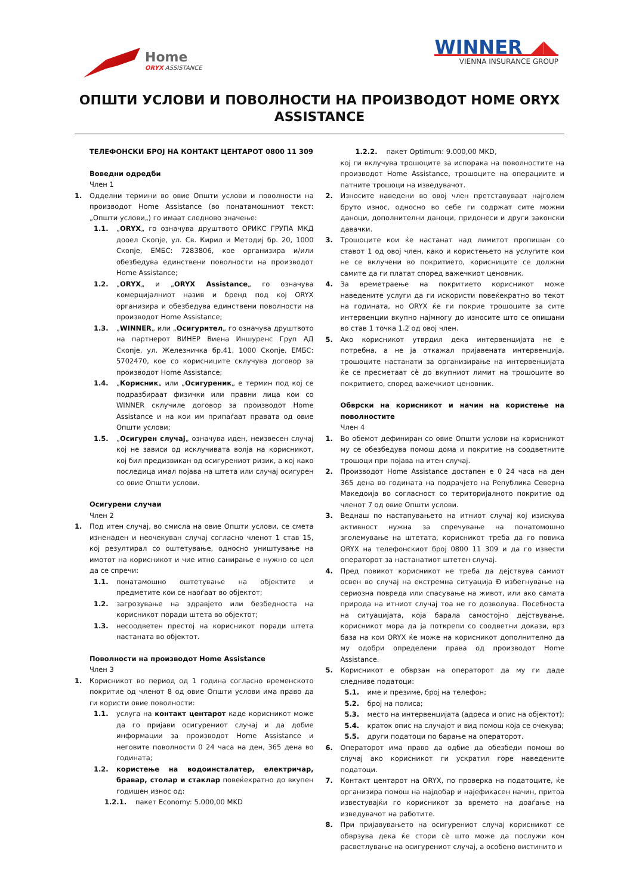Home
ORYX ASSISTANCE
WINNER ◢◣
VIENNA INSURANCE GROUP
ОПШТИ УСЛОВИ И ПОВОЛНОСТИ НА ПРОИЗВОДОТ HOME ORYX ASSISTANCE
ТЕЛЕФОНСКИ БРОЈ НА КОНТАКТ ЦЕНТАРОТ 0800 11 309
Воведни одредби
Член 1
1. Одделни термини во овие Општи услови и поволности на производот Home Assistance (во понатамошниот текст: „Општи услови„) го имаат следново значење:
1.1. „ORYX„ го означува друштвото ОРИКС ГРУПА МКД дооел Скопје, ул. Св. Кирил и Методиј бр. 20, 1000 Скопје, ЕМБС: 7283806, кое организира и/или обезбедува единствени поволности на производот Home Assistance;
1.2. „ORYX„ и „ORYX Assistance„ го означува комерцијалниот назив и бренд под кој ORYX организира и обезбедува единствени поволности на производот Home Assistance;
1.3. „WINNER„ или „Осигурител„ го означува друштвото на партнерот ВИНЕР Виена Иншуренс Груп АД Скопје, ул. Железничка бр.41, 1000 Скопје, ЕМБС: 5702470, кое со корисниците склучува договор за производот Home Assistance;
1.4. „Корисник„ или „Осигуреник„ е термин под кој се подразбираат физички или правни лица кои со WINNER склучиле договор за производот Home Assistance и на кои им припаѓаат правата од овие Општи услови;
1.5. „Осигурен случај„ означува иден, неизвесен случај кој не зависи од исклучивата волја на корисникот, кој бил предизвикан од осигурениот ризик, а кој како последица имал појава на штета или случај осигурен со овие Општи услови.
Осигурени случаи
Член 2
1. Под итен случај, во смисла на овие Општи услови, се смета изненаден и неочекуван случај согласно членот 1 став 15, кој резултирал со оштетување, односно уништување на имотот на корисникот и чие итно санирање е нужно со цел да се спречи:
1.1. понатамошно оштетување на објектите и предметите кои се наоѓаат во објектот;
1.2. загрозување на здравјето или безбедноста на корисникот поради штета во објектот;
1.3. несоодветен престој на корисникот поради штета настаната во објектот.
Поволности на производот Home Assistance
Член 3
1. Корисникот во период од 1 година согласно временското покритие од членот 8 од овие Општи услови има право да ги користи овие поволности:
1.1. услуга на контакт центарот каде корисникот може да го пријави осигурениот случај и да добие информации за производот Home Assistance и неговите поволности 0 24 часа на ден, 365 дена во годината;
1.2. користење на водоинсталатер, електричар, бравар, столар и стаклар повеќекратно до вкупен годишен износ од:
1.2.1. пакет Economy: 5.000,00 MKD
1.2.2. пакет Optimum: 9.000,00 MKD,
кој ги вклучува трошоците за испорака на поволностите на производот Home Assistance, трошоците на операциите и патните трошоци на изведувачот.
2. Износите наведени во овој член претставуваат најголем бруто износ, односно во себе ги содржат сите можни даноци, дополнителни даноци, придонеси и други законски давачки.
3. Трошоците кои ќе настанат над лимитот пропишан со ставот 1 од овој член, како и користењето на услугите кои не се вклучени во покритието, корисниците се должни самите да ги платат според важечкиот ценовник.
4. За времетраење на покритието корисникот може наведените услуги да ги искористи повеќекратно во текот на годината, но ORYX ќе ги покрие трошоците за сите интервенции вкупно најмногу до износите што се опишани во став 1 точка 1.2 од овој член.
5. Ако корисникот утврдил дека интервенцијата не е потребна, а не ја откажал пријавената интервенција, трошоците настанати за организирање на интервенцијата ќе се пресметаат сè до вкупниот лимит на трошоците во покритието, според важечкиот ценовник.
Обврски на корисникот и начин на користење на поволностите
Член 4
1. Во обемот дефиниран со овие Општи услови на корисникот му се обезбедува помош дома и покритие на соодветните трошоци при појава на итен случај.
2. Производот Home Assistance достапен е 0 24 часа на ден 365 дена во годината на подрачјето на Република Северна Македоија во согласност со територијалното покритие од членот 7 од овие Општи услови.
3. Веднаш по настапувањето на итниот случај кој изискува активност нужна за спречување на понатомошно зголемување на штетата, корисникот треба да го повика ORYX на телефонскиот број 0800 11 309 и да го извести операторот за настанатиот штетен случај.
4. Пред повикот корисникот не треба да дејствува самиот освен во случај на екстремна ситуација Ð избегнување на сериозна повреда или спасување на живот, или ако самата природа на итниот случај тоа не го дозволува. Посебноста на ситуацијата, која барала самостојно дејствување, корисникот мора да ја поткрепи со соодветни докази, врз база на кои ORYX ќе може на корисникот дополнително да му одобри определени права од производот Home Assistance.
5. Корисникот е обврзан на операторот да му ги даде следниве податоци:
5.1. име и презиме, број на телефон;
5.2. број на полиса;
5.3. место на интервенцијата (адреса и опис на објектот);
5.4. краток опис на случајот и вид помош која се очекува;
5.5. други податоци по барање на операторот.
6. Операторот има право да одбие да обезбеди помош во случај ако корисникот ги ускратил горе наведените податоци.
7. Контакт центарот на ORYX, по проверка на податоците, ќе организира помош на најдобар и најефикасен начин, притоа известувајќи го корисникот за времето на доаѓање на изведувачот на работите.
8. При пријавувањето на осигурениот случај корисникот се обврзува дека ќе стори сè што може да послужи кон расветлување на осигурениот случај, а особено вистинито и